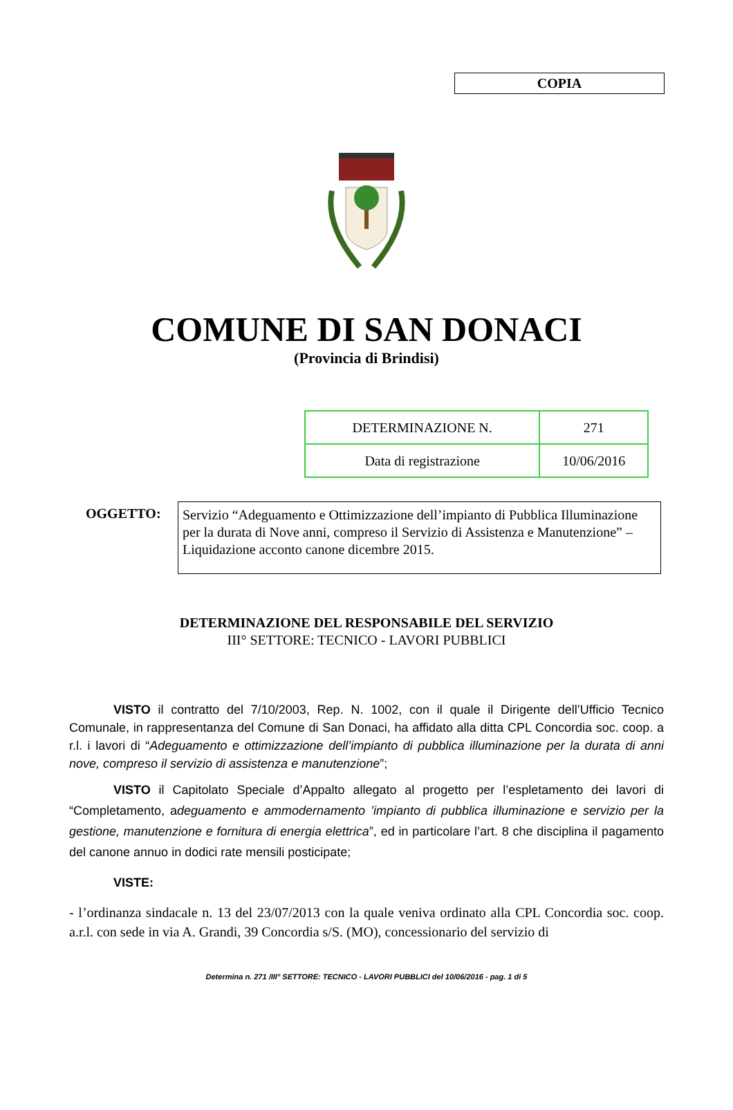COPIA
COMUNE DI SAN DONACI
(Provincia di Brindisi)
| DETERMINAZIONE N. | 271 |
| Data di registrazione | 10/06/2016 |
OGGETTO:
Servizio “Adeguamento e Ottimizzazione dell’impianto di Pubblica Illuminazione per la durata di Nove anni, compreso il Servizio di Assistenza e Manutenzione” – Liquidazione acconto canone dicembre 2015.
DETERMINAZIONE DEL RESPONSABILE DEL SERVIZIO
III° SETTORE: TECNICO - LAVORI PUBBLICI
VISTO il contratto del 7/10/2003, Rep. N. 1002, con il quale il Dirigente dell’Ufficio Tecnico Comunale, in rappresentanza del Comune di San Donaci, ha affidato alla ditta CPL Concordia soc. coop. a r.l. i lavori di “Adeguamento e ottimizzazione dell’impianto di pubblica illuminazione per la durata di anni nove, compreso il servizio di assistenza e manutenzione”;
VISTO il Capitolato Speciale d’Appalto allegato al progetto per l’espletamento dei lavori di “Completamento, adeguamento e ammodernamento ’impianto di pubblica illuminazione e servizio per la gestione, manutenzione e fornitura di energia elettrica”, ed in particolare l’art. 8 che disciplina il pagamento del canone annuo in dodici rate mensili posticipate;
VISTE:
- l’ordinanza sindacale n. 13 del 23/07/2013 con la quale veniva ordinato alla CPL Concordia soc. coop. a.r.l. con sede in via A. Grandi, 39 Concordia s/S. (MO), concessionario del servizio di
Determina n. 271 /III° SETTORE: TECNICO - LAVORI PUBBLICI del 10/06/2016 - pag. 1 di 5